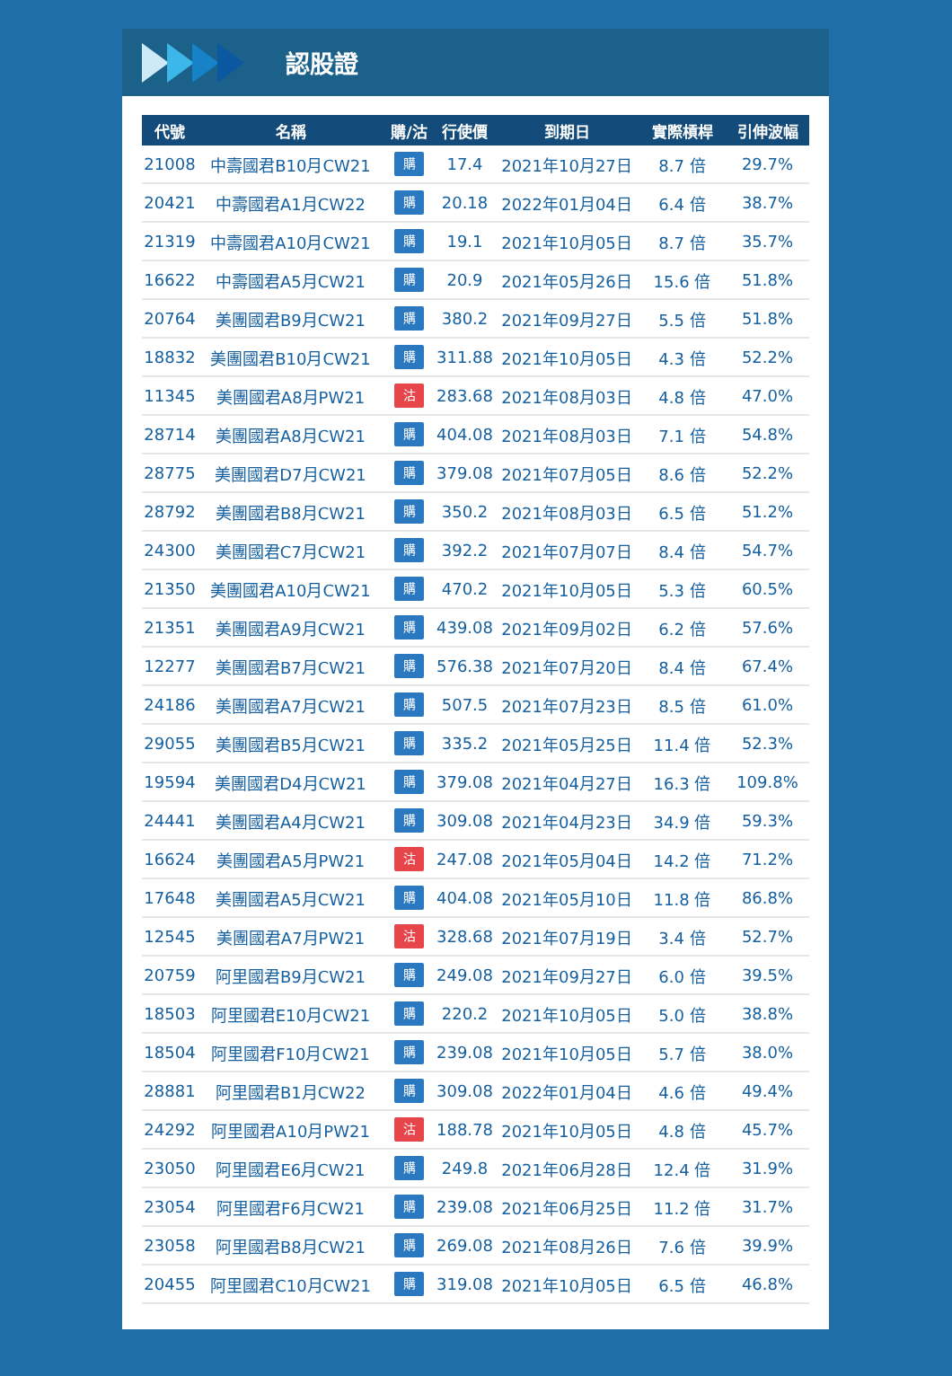認股證
| 代號 | 名稱 | 購/沽 | 行使價 | 到期日 | 實際槓桿 | 引伸波幅 |
| --- | --- | --- | --- | --- | --- | --- |
| 21008 | 中壽國君B10月CW21 | 購 | 17.4 | 2021年10月27日 | 8.7 倍 | 29.7% |
| 20421 | 中壽國君A1月CW22 | 購 | 20.18 | 2022年01月04日 | 6.4 倍 | 38.7% |
| 21319 | 中壽國君A10月CW21 | 購 | 19.1 | 2021年10月05日 | 8.7 倍 | 35.7% |
| 16622 | 中壽國君A5月CW21 | 購 | 20.9 | 2021年05月26日 | 15.6 倍 | 51.8% |
| 20764 | 美團國君B9月CW21 | 購 | 380.2 | 2021年09月27日 | 5.5 倍 | 51.8% |
| 18832 | 美團國君B10月CW21 | 購 | 311.88 | 2021年10月05日 | 4.3 倍 | 52.2% |
| 11345 | 美團國君A8月PW21 | 沽 | 283.68 | 2021年08月03日 | 4.8 倍 | 47.0% |
| 28714 | 美團國君A8月CW21 | 購 | 404.08 | 2021年08月03日 | 7.1 倍 | 54.8% |
| 28775 | 美團國君D7月CW21 | 購 | 379.08 | 2021年07月05日 | 8.6 倍 | 52.2% |
| 28792 | 美團國君B8月CW21 | 購 | 350.2 | 2021年08月03日 | 6.5 倍 | 51.2% |
| 24300 | 美團國君C7月CW21 | 購 | 392.2 | 2021年07月07日 | 8.4 倍 | 54.7% |
| 21350 | 美團國君A10月CW21 | 購 | 470.2 | 2021年10月05日 | 5.3 倍 | 60.5% |
| 21351 | 美團國君A9月CW21 | 購 | 439.08 | 2021年09月02日 | 6.2 倍 | 57.6% |
| 12277 | 美團國君B7月CW21 | 購 | 576.38 | 2021年07月20日 | 8.4 倍 | 67.4% |
| 24186 | 美團國君A7月CW21 | 購 | 507.5 | 2021年07月23日 | 8.5 倍 | 61.0% |
| 29055 | 美團國君B5月CW21 | 購 | 335.2 | 2021年05月25日 | 11.4 倍 | 52.3% |
| 19594 | 美團國君D4月CW21 | 購 | 379.08 | 2021年04月27日 | 16.3 倍 | 109.8% |
| 24441 | 美團國君A4月CW21 | 購 | 309.08 | 2021年04月23日 | 34.9 倍 | 59.3% |
| 16624 | 美團國君A5月PW21 | 沽 | 247.08 | 2021年05月04日 | 14.2 倍 | 71.2% |
| 17648 | 美團國君A5月CW21 | 購 | 404.08 | 2021年05月10日 | 11.8 倍 | 86.8% |
| 12545 | 美團國君A7月PW21 | 沽 | 328.68 | 2021年07月19日 | 3.4 倍 | 52.7% |
| 20759 | 阿里國君B9月CW21 | 購 | 249.08 | 2021年09月27日 | 6.0 倍 | 39.5% |
| 18503 | 阿里國君E10月CW21 | 購 | 220.2 | 2021年10月05日 | 5.0 倍 | 38.8% |
| 18504 | 阿里國君F10月CW21 | 購 | 239.08 | 2021年10月05日 | 5.7 倍 | 38.0% |
| 28881 | 阿里國君B1月CW22 | 購 | 309.08 | 2022年01月04日 | 4.6 倍 | 49.4% |
| 24292 | 阿里國君A10月PW21 | 沽 | 188.78 | 2021年10月05日 | 4.8 倍 | 45.7% |
| 23050 | 阿里國君E6月CW21 | 購 | 249.8 | 2021年06月28日 | 12.4 倍 | 31.9% |
| 23054 | 阿里國君F6月CW21 | 購 | 239.08 | 2021年06月25日 | 11.2 倍 | 31.7% |
| 23058 | 阿里國君B8月CW21 | 購 | 269.08 | 2021年08月26日 | 7.6 倍 | 39.9% |
| 20455 | 阿里國君C10月CW21 | 購 | 319.08 | 2021年10月05日 | 6.5 倍 | 46.8% |